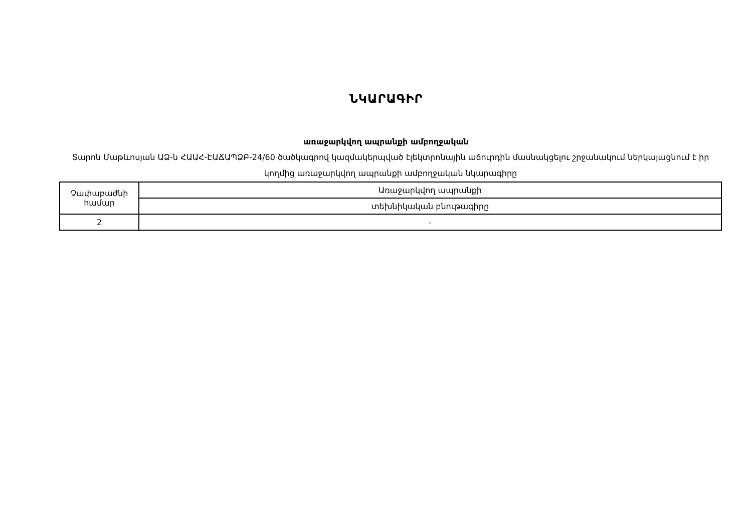ՆԿԱՐԱԳԻՐ
առաջարկվող ապրանքի ամբողջական
Տարոն Մաթևոսյան ԱՁ-ն ՀԱԱՀ-ԷԱՃԱՊՁԲ-24/60 ծածկագրով կազմակերպված էլեկտրոնային աճուրդին մասնակցելու շրջանակում ներկայացնում է իր կողմից առաջարկվող ապրանքի ամբողջական նկարագիրը
| Չափաբաժնի համար | Առաջարկվող ապրանքի |
| | տեխնիկական բնութագիրը |
| 2 | - |